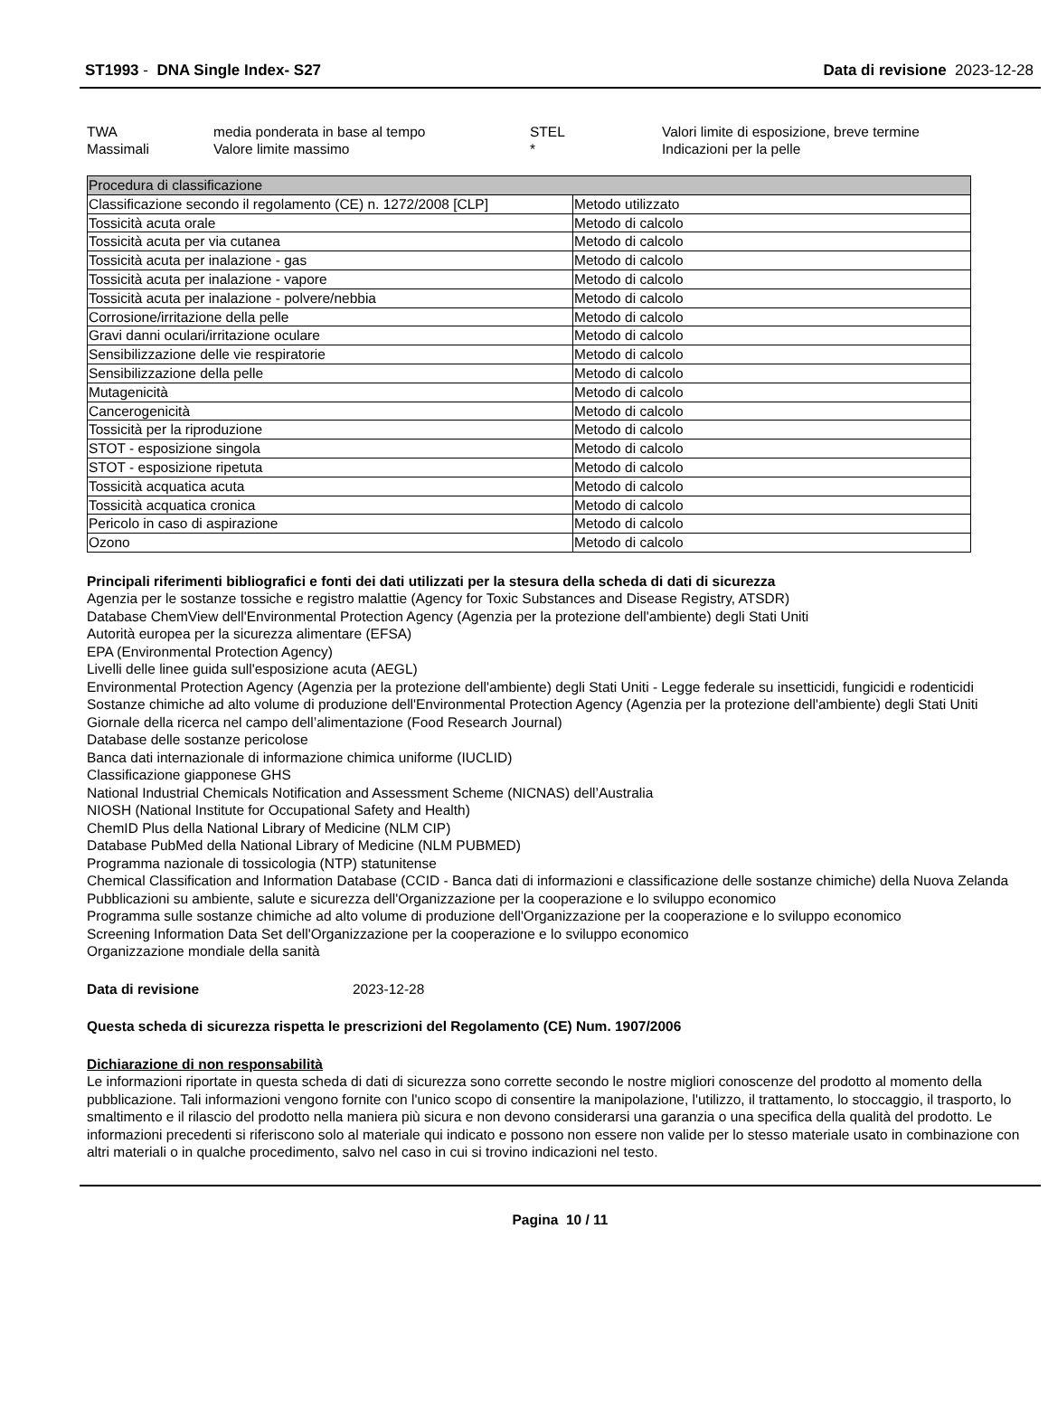ST1993 - DNA Single Index- S27 Data di revisione 2023-12-28
| TWA | media ponderata in base al tempo | STEL | Valori limite di esposizione, breve termine |
| Massimali | Valore limite massimo | * | Indicazioni per la pelle |
| Procedura di classificazione | |
| --- | --- |
| Classificazione secondo il regolamento (CE) n. 1272/2008 [CLP] | Metodo utilizzato |
| Tossicità acuta orale | Metodo di calcolo |
| Tossicità acuta per via cutanea | Metodo di calcolo |
| Tossicità acuta per inalazione - gas | Metodo di calcolo |
| Tossicità acuta per inalazione - vapore | Metodo di calcolo |
| Tossicità acuta per inalazione - polvere/nebbia | Metodo di calcolo |
| Corrosione/irritazione della pelle | Metodo di calcolo |
| Gravi danni oculari/irritazione oculare | Metodo di calcolo |
| Sensibilizzazione delle vie respiratorie | Metodo di calcolo |
| Sensibilizzazione della pelle | Metodo di calcolo |
| Mutagenicità | Metodo di calcolo |
| Cancerogenicità | Metodo di calcolo |
| Tossicità per la riproduzione | Metodo di calcolo |
| STOT - esposizione singola | Metodo di calcolo |
| STOT - esposizione ripetuta | Metodo di calcolo |
| Tossicità acquatica acuta | Metodo di calcolo |
| Tossicità acquatica cronica | Metodo di calcolo |
| Pericolo in caso di aspirazione | Metodo di calcolo |
| Ozono | Metodo di calcolo |
Principali riferimenti bibliografici e fonti dei dati utilizzati per la stesura della scheda di dati di sicurezza
Agenzia per le sostanze tossiche e registro malattie (Agency for Toxic Substances and Disease Registry, ATSDR)
Database ChemView dell'Environmental Protection Agency (Agenzia per la protezione dell'ambiente) degli Stati Uniti
Autorità europea per la sicurezza alimentare (EFSA)
EPA (Environmental Protection Agency)
Livelli delle linee guida sull'esposizione acuta (AEGL)
Environmental Protection Agency (Agenzia per la protezione dell'ambiente) degli Stati Uniti - Legge federale su insetticidi, fungicidi e rodenticidi
Sostanze chimiche ad alto volume di produzione dell'Environmental Protection Agency (Agenzia per la protezione dell'ambiente) degli Stati Uniti
Giornale della ricerca nel campo dell’alimentazione (Food Research Journal)
Database delle sostanze pericolose
Banca dati internazionale di informazione chimica uniforme (IUCLID)
Classificazione giapponese GHS
National Industrial Chemicals Notification and Assessment Scheme (NICNAS) dell’Australia
NIOSH (National Institute for Occupational Safety and Health)
ChemID Plus della National Library of Medicine (NLM CIP)
Database PubMed della National Library of Medicine (NLM PUBMED)
Programma nazionale di tossicologia (NTP) statunitense
Chemical Classification and Information Database (CCID - Banca dati di informazioni e classificazione delle sostanze chimiche) della Nuova Zelanda
Pubblicazioni su ambiente, salute e sicurezza dell'Organizzazione per la cooperazione e lo sviluppo economico
Programma sulle sostanze chimiche ad alto volume di produzione dell'Organizzazione per la cooperazione e lo sviluppo economico
Screening Information Data Set dell'Organizzazione per la cooperazione e lo sviluppo economico
Organizzazione mondiale della sanità
Data di revisione 2023-12-28
Questa scheda di sicurezza rispetta le prescrizioni del Regolamento (CE) Num. 1907/2006
Dichiarazione di non responsabilità
Le informazioni riportate in questa scheda di dati di sicurezza sono corrette secondo le nostre migliori conoscenze del prodotto al momento della pubblicazione. Tali informazioni vengono fornite con l'unico scopo di consentire la manipolazione, l'utilizzo, il trattamento, lo stoccaggio, il trasporto, lo smaltimento e il rilascio del prodotto nella maniera più sicura e non devono considerarsi una garanzia o una specifica della qualità del prodotto. Le informazioni precedenti si riferiscono solo al materiale qui indicato e possono non essere non valide per lo stesso materiale usato in combinazione con altri materiali o in qualche procedimento, salvo nel caso in cui si trovino indicazioni nel testo.
Pagina 10 / 11